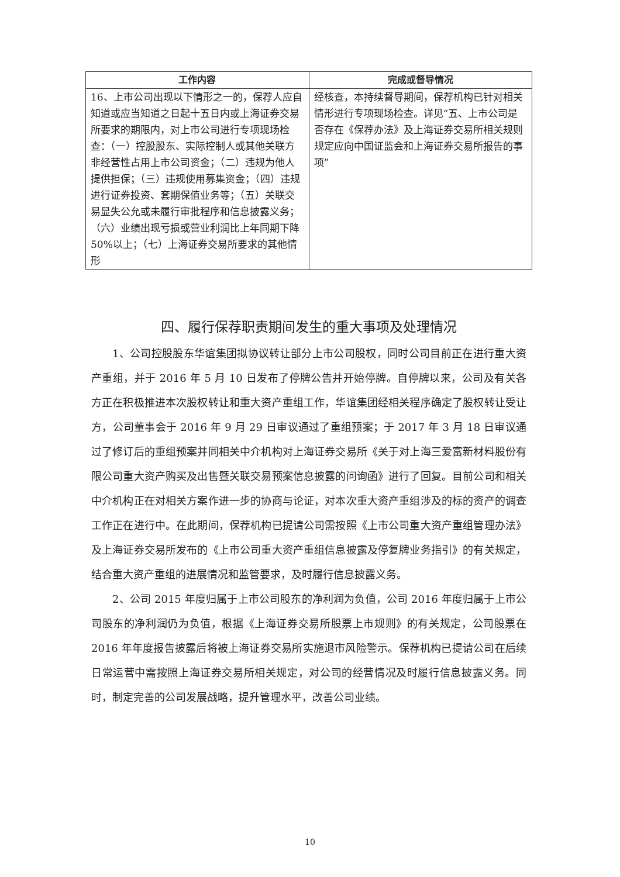| 工作内容 | 完成或督导情况 |
| --- | --- |
| 16、上市公司出现以下情形之一的，保荐人应自知道或应当知道之日起十五日内或上海证券交易所要求的期限内，对上市公司进行专项现场检查：（一）控股股东、实际控制人或其他关联方非经营性占用上市公司资金；（二）违规为他人提供担保；（三）违规使用募集资金；（四）违规进行证券投资、套期保值业务等；（五）关联交易显失公允或未履行审批程序和信息披露义务；（六）业绩出现亏损或营业利润比上年同期下降50%以上；（七）上海证券交易所要求的其他情形 | 经核查，本持续督导期间，保荐机构已针对相关情形进行专项现场检查。详见“五、上市公司是否存在《保荐办法》及上海证券交易所相关规则规定应向中国证监会和上海证券交易所报告的事项” |
四、履行保荐职责期间发生的重大事项及处理情况
1、公司控股股东华谊集团拟协议转让部分上市公司股权，同时公司目前正在进行重大资产重组，并于 2016 年 5 月 10 日发布了停牌公告并开始停牌。自停牌以来，公司及有关各方正在积极推进本次股权转让和重大资产重组工作，华谊集团经相关程序确定了股权转让受让方，公司董事会于 2016 年 9 月 29 日审议通过了重组预案；于 2017 年 3 月 18 日审议通过了修订后的重组预案并同相关中介机构对上海证券交易所《关于对上海三爱富新材料股份有限公司重大资产购买及出售暨关联交易预案信息披露的问询函》进行了回复。目前公司和相关中介机构正在对相关方案作进一步的协商与论证，对本次重大资产重组涉及的标的资产的调查工作正在进行中。在此期间，保荐机构已提请公司需按照《上市公司重大资产重组管理办法》及上海证券交易所发布的《上市公司重大资产重组信息披露及停复牌业务指引》的有关规定，结合重大资产重组的进展情况和监管要求，及时履行信息披露义务。
2、公司 2015 年度归属于上市公司股东的净利润为负值，公司 2016 年度归属于上市公司股东的净利润仍为负值，根据《上海证券交易所股票上市规则》的有关规定，公司股票在 2016 年年度报告披露后将被上海证券交易所实施退市风险警示。保荐机构已提请公司在后续日常运营中需按照上海证券交易所相关规定，对公司的经营情况及时履行信息披露义务。同时，制定完善的公司发展战略，提升管理水平，改善公司业绩。
10